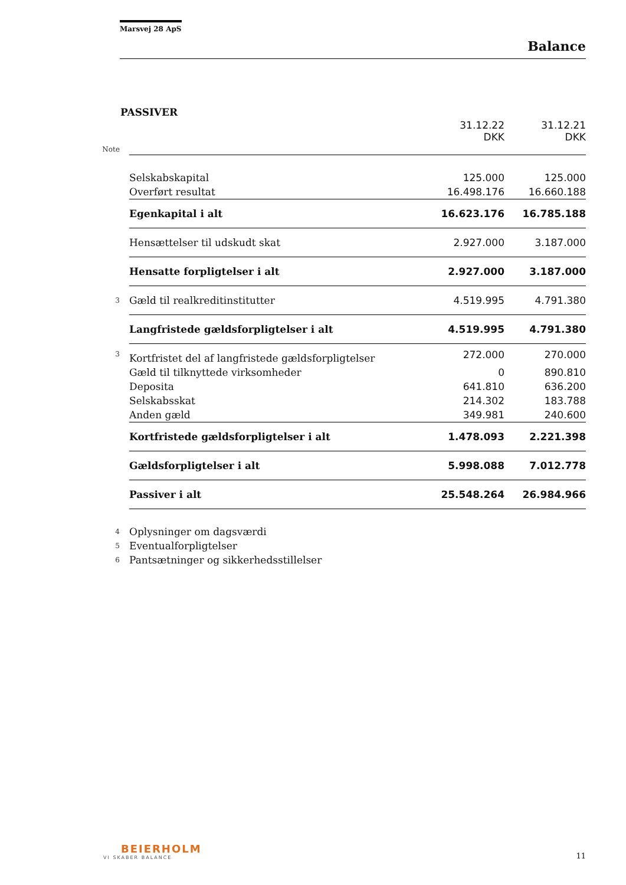Marsvej 28 ApS
Balance
PASSIVER
| | | 31.12.22 DKK | 31.12.21 DKK |
| Note | | | |
| | Selskabskapital | 125.000 | 125.000 |
| | Overført resultat | 16.498.176 | 16.660.188 |
| | Egenkapital i alt | 16.623.176 | 16.785.188 |
| | Hensættelser til udskudt skat | 2.927.000 | 3.187.000 |
| | Hensatte forpligtelser i alt | 2.927.000 | 3.187.000 |
| 3 | Gæld til realkreditinstitutter | 4.519.995 | 4.791.380 |
| | Langfristede gældsforpligtelser i alt | 4.519.995 | 4.791.380 |
| 3 | Kortfristet del af langfristede gældsforpligtelser | 272.000 | 270.000 |
| | Gæld til tilknyttede virksomheder | 0 | 890.810 |
| | Deposita | 641.810 | 636.200 |
| | Selskabsskat | 214.302 | 183.788 |
| | Anden gæld | 349.981 | 240.600 |
| | Kortfristede gældsforpligtelser i alt | 1.478.093 | 2.221.398 |
| | Gældsforpligtelser i alt | 5.998.088 | 7.012.778 |
| | Passiver i alt | 25.548.264 | 26.984.966 |
| 4 | Oplysninger om dagsværdi | | |
| 5 | Eventualforpligtelser | | |
| 6 | Pantsætninger og sikkerhedsstillelser | | |
BEIERHOLM
VI SKABER BALANCE
11